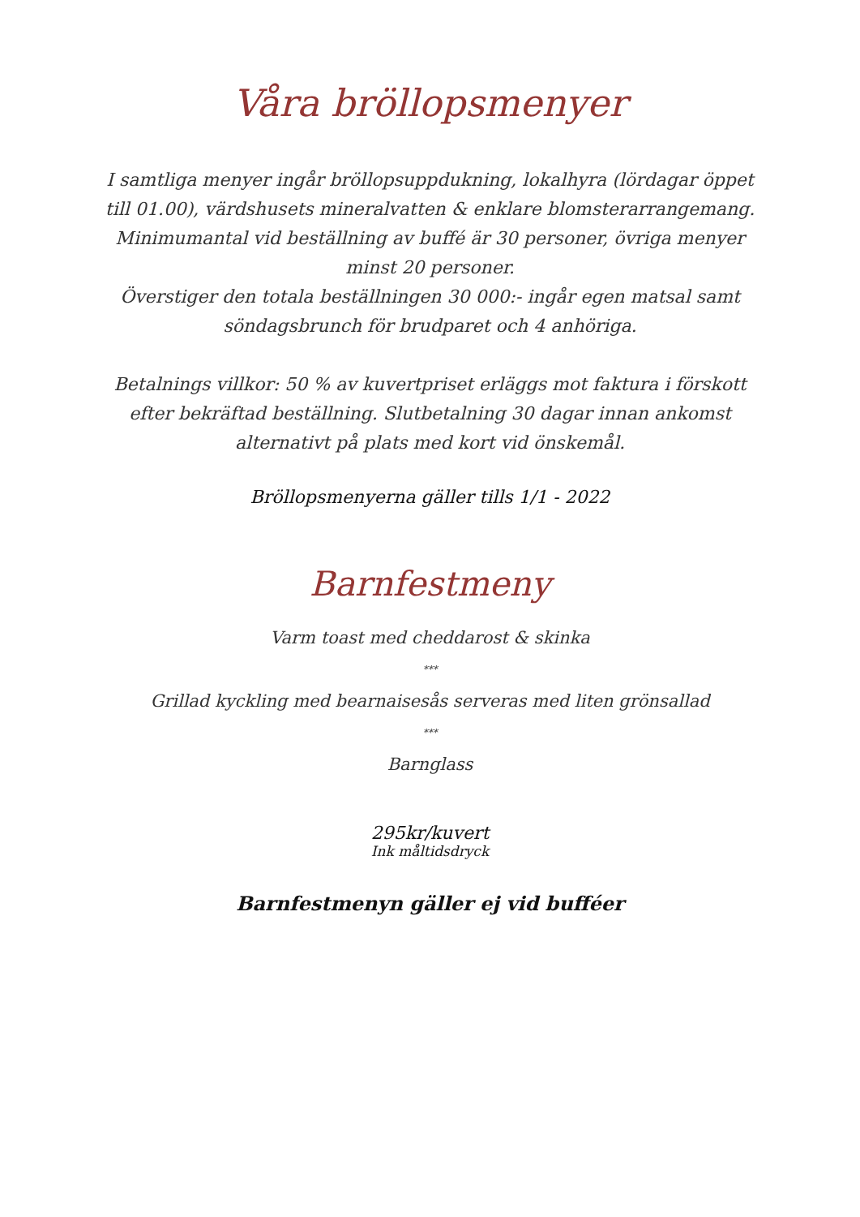Våra bröllopsmenyer
I samtliga menyer ingår bröllopsuppdukning, lokalhyra (lördagar öppet till 01.00), värdshusets mineralvatten & enklare blomsterarrangemang.
Minimumantal vid beställning av buffé är 30 personer, övriga menyer minst 20 personer.
Överstiger den totala beställningen 30 000:- ingår egen matsal samt söndagsbrunch för brudparet och 4 anhöriga.
Betalnings villkor: 50 % av kuvertpriset erläggs mot faktura i förskott efter bekräftad beställning. Slutbetalning 30 dagar innan ankomst alternativt på plats med kort vid önskemål.
Bröllopsmenyerna gäller tills 1/1 - 2022
Barnfestmeny
Varm toast med cheddarost & skinka
***
Grillad kyckling med bearnaisesås serveras med liten grönsallad
***
Barnglass
295kr/kuvert
Ink måltidsdryck
Barnfestmenyn gäller ej vid bufféer